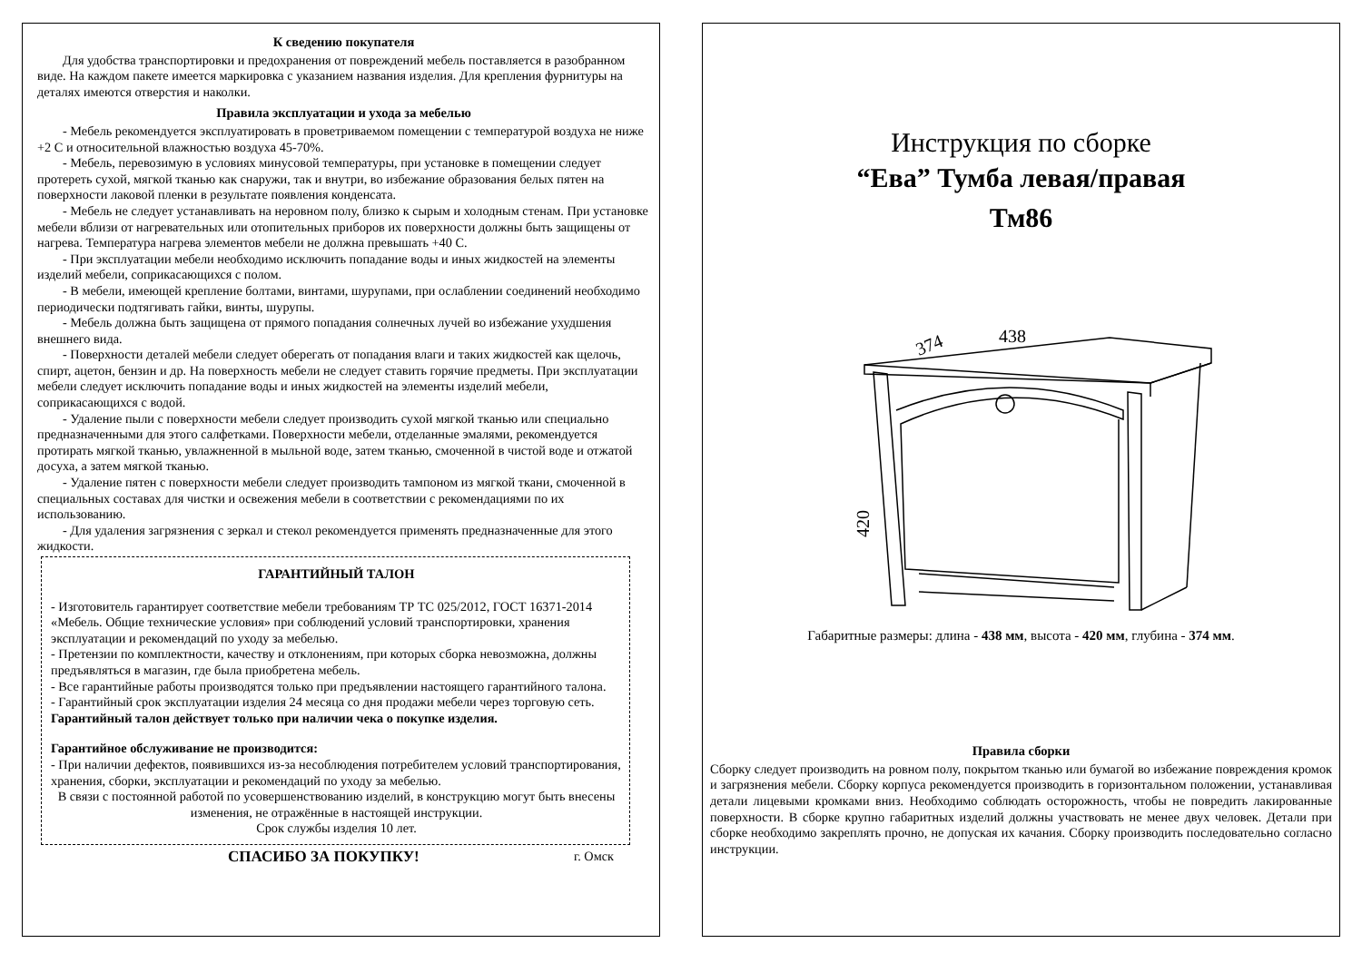К сведению покупателя
Для удобства транспортировки и предохранения от повреждений мебель поставляется в разобранном виде. На каждом пакете имеется маркировка с указанием названия изделия. Для крепления фурнитуры на деталях имеются отверстия и наколки.
Правила эксплуатации и ухода за мебелью
- Мебель рекомендуется эксплуатировать в проветриваемом помещении с температурой воздуха не ниже +2 С и относительной влажностью воздуха 45-70%.
- Мебель, перевозимую в условиях минусовой температуры, при установке в помещении следует протереть сухой, мягкой тканью как снаружи, так и внутри, во избежание образования белых пятен на поверхности лаковой пленки в результате появления конденсата.
- Мебель не следует устанавливать на неровном полу, близко к сырым и холодным стенам. При установке мебели вблизи от нагревательных или отопительных приборов их поверхности должны быть защищены от нагрева. Температура нагрева элементов мебели не должна превышать +40 С.
- При эксплуатации мебели необходимо исключить попадание воды и иных жидкостей на элементы изделий мебели, соприкасающихся с полом.
- В мебели, имеющей крепление болтами, винтами, шурупами, при ослаблении соединений необходимо периодически подтягивать гайки, винты, шурупы.
- Мебель должна быть защищена от прямого попадания солнечных лучей во избежание ухудшения внешнего вида.
- Поверхности деталей мебели следует оберегать от попадания влаги и таких жидкостей как щелочь, спирт, ацетон, бензин и др. На поверхность мебели не следует ставить горячие предметы. При эксплуатации мебели следует исключить попадание воды и иных жидкостей на элементы изделий мебели, соприкасающихся с водой.
- Удаление пыли с поверхности мебели следует производить сухой мягкой тканью или специально предназначенными для этого салфетками. Поверхности мебели, отделанные эмалями, рекомендуется протирать мягкой тканью, увлажненной в мыльной воде, затем тканью, смоченной в чистой воде и отжатой досуха, а затем мягкой тканью.
- Удаление пятен с поверхности мебели следует производить тампоном из мягкой ткани, смоченной в специальных составах для чистки и освежения мебели в соответствии с рекомендациями по их использованию.
- Для удаления загрязнения с зеркал и стекол рекомендуется применять предназначенные для этого жидкости.
ГАРАНТИЙНЫЙ ТАЛОН
- Изготовитель гарантирует соответствие мебели требованиям ТР ТС 025/2012, ГОСТ 16371-2014 «Мебель. Общие технические условия» при соблюдений условий транспортировки, хранения эксплуатации и рекомендаций по уходу за мебелью.
- Претензии по комплектности, качеству и отклонениям, при которых сборка невозможна, должны предъявляться в магазин, где была приобретена мебель.
- Все гарантийные работы производятся только при предъявлении настоящего гарантийного талона.
- Гарантийный срок эксплуатации изделия 24 месяца со дня продажи мебели через торговую сеть.
Гарантийный талон действует только при наличии чека о покупке изделия.
Гарантийное обслуживание не производится:
- При наличии дефектов, появившихся из-за несоблюдения потребителем условий транспортирования, хранения, сборки, эксплуатации и рекомендаций по уходу за мебелью.
В связи с постоянной работой по усовершенствованию изделий, в конструкцию могут быть внесены изменения, не отражённые в настоящей инструкции.
Срок службы изделия 10 лет.
СПАСИБО ЗА ПОКУПКУ! г. Омск
Инструкция по сборке
“Ева” Тумба левая/правая
Тм86
438
374
420
Габаритные размеры: длина - 438 мм, высота - 420 мм, глубина - 374 мм.
Правила сборки
Сборку следует производить на ровном полу, покрытом тканью или бумагой во избежание повреждения кромок и загрязнения мебели. Сборку корпуса рекомендуется производить в горизонтальном положении, устанавливая детали лицевыми кромками вниз. Необходимо соблюдать осторожность, чтобы не повредить лакированные поверхности. В сборке крупно габаритных изделий должны участвовать не менее двух человек. Детали при сборке необходимо закреплять прочно, не допуская их качания. Сборку производить последовательно согласно инструкции.